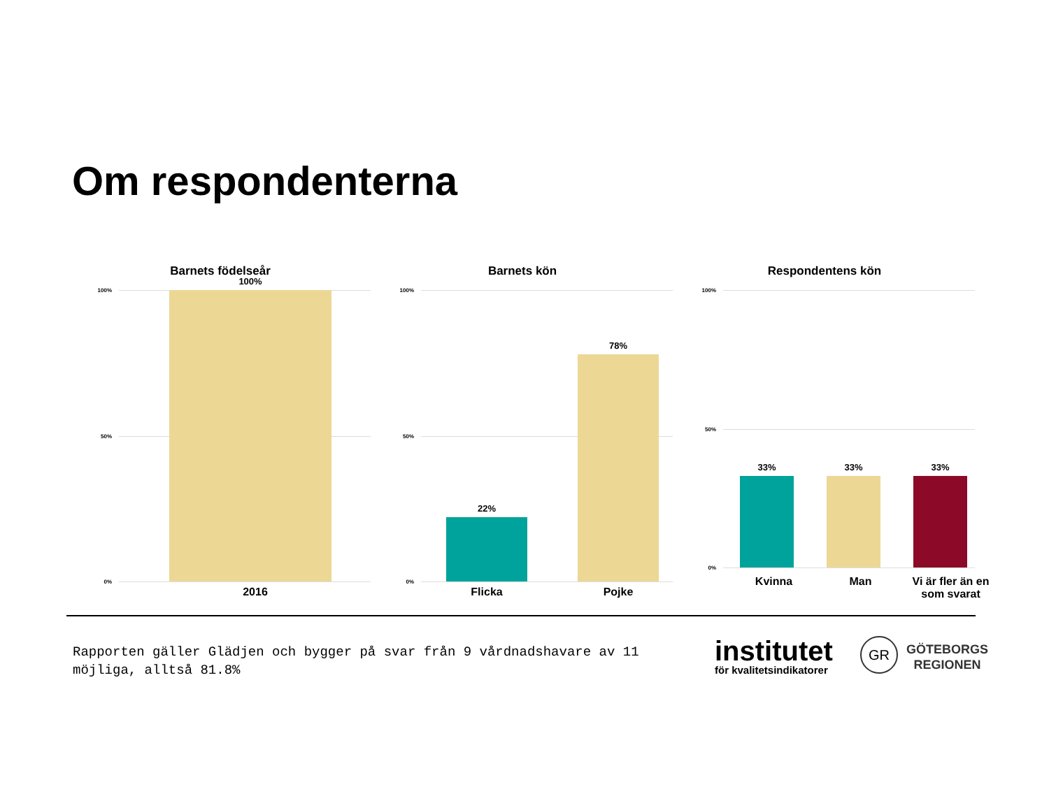Om respondenterna
Barnets födelseår
100%
50%
0%
100%
2016
Barnets kön
100%
50%
0%
22% 78%
Flicka Pojke
Respondentens kön
100%
50%
0%
33% 33% 33%
Kvinna Man
Vi är fler än en som svarat
Rapporten gäller Glädjen och bygger på svar från 9 vårdnadshavare av 11 möjliga, alltså 81.8%
institutet
för kvalitetsindikatorer
GR
GÖTEBORGS
REGIONEN